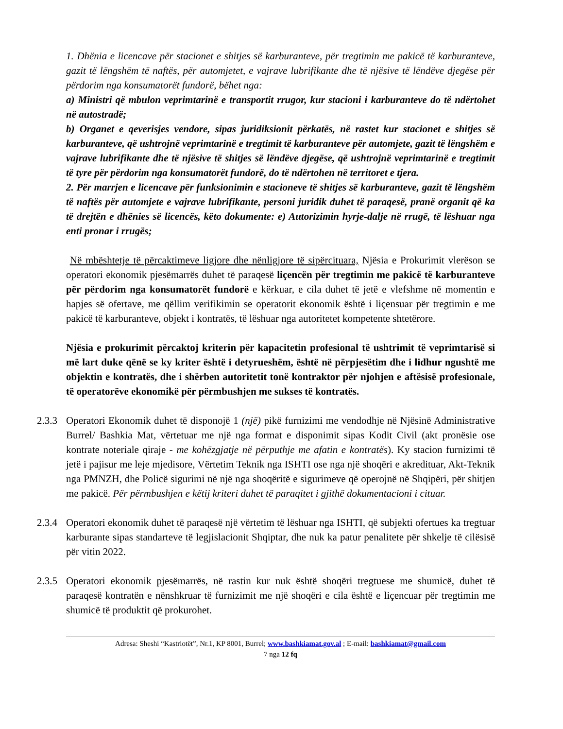1. Dhënia e licencave për stacionet e shitjes së karburanteve, për tregtimin me pakicë të karburanteve, gazit të lëngshëm të naftës, për automjetet, e vajrave lubrifikante dhe të njësive të lëndëve djegëse për përdorim nga konsumatorët fundorë, bëhet nga:
a) Ministri që mbulon veprimtarinë e transportit rrugor, kur stacioni i karburanteve do të ndërtohet në autostradë;
b) Organet e qeverisjes vendore, sipas juridiksionit përkatës, në rastet kur stacionet e shitjes së karburanteve, që ushtrojnë veprimtarinë e tregtimit të karburanteve për automjete, gazit të lëngshëm e vajrave lubrifikante dhe të njësive të shitjes së lëndëve djegëse, që ushtrojnë veprimtarinë e tregtimit të tyre për përdorim nga konsumatorët fundorë, do të ndërtohen në territoret e tjera.
2. Për marrjen e licencave për funksionimin e stacioneve të shitjes së karburanteve, gazit të lëngshëm të naftës për automjete e vajrave lubrifikante, personi juridik duhet të paraqesë, pranë organit që ka të drejtën e dhënies së licencës, këto dokumente: e) Autorizimin hyrje-dalje në rrugë, të lëshuar nga enti pronar i rrugës;
Në mbështetje të përcaktimeve ligjore dhe nënligjore të sipërcituara, Njësia e Prokurimit vlerëson se operatori ekonomik pjesëmarrës duhet të paraqesë liçencën për tregtimin me pakicë të karburanteve për përdorim nga konsumatorët fundorë e kërkuar, e cila duhet të jetë e vlefshme në momentin e hapjes së ofertave, me qëllim verifikimin se operatorit ekonomik është i liçensuar për tregtimin e me pakicë të karburanteve, objekt i kontratës, të lëshuar nga autoritetet kompetente shtetërore.
Njësia e prokurimit përcaktoj kriterin për kapacitetin profesional të ushtrimit të veprimtarisë si më lart duke qënë se ky kriter është i detyrueshëm, është në përpjesëtim dhe i lidhur ngushtë me objektin e kontratës, dhe i shërben autoritetit tonë kontraktor për njohjen e aftësisë profesionale, të operatorëve ekonomikë për përmbushjen me sukses të kontratës.
2.3.3
Operatori Ekonomik duhet të disponojë 1 (një) pikë furnizimi me vendodhje në Njësinë Administrative Burrel/ Bashkia Mat, vërtetuar me një nga format e disponimit sipas Kodit Civil (akt pronësie ose kontrate noteriale qiraje - me kohëzgjatje në përputhje me afatin e kontratës). Ky stacion furnizimi të jetë i pajisur me leje mjedisore, Vërtetim Teknik nga ISHTI ose nga një shoqëri e akredituar, Akt-Teknik nga PMNZH, dhe Policë sigurimi në një nga shoqëritë e sigurimeve që operojnë në Shqipëri, për shitjen me pakicë. Për përmbushjen e këtij kriteri duhet të paraqitet i gjithë dokumentacioni i cituar.
2.3.4
Operatori ekonomik duhet të paraqesë një vërtetim të lëshuar nga ISHTI, që subjekti ofertues ka tregtuar karburante sipas standarteve të legjislacionit Shqiptar, dhe nuk ka patur penalitete për shkelje të cilësisë për vitin 2022.
2.3.5
Operatori ekonomik pjesëmarrës, në rastin kur nuk është shoqëri tregtuese me shumicë, duhet të paraqesë kontratën e nënshkruar të furnizimit me një shoqëri e cila është e liçencuar për tregtimin me shumicë të produktit që prokurohet.
Adresa: Sheshi “Kastriotët”, Nr.1, KP 8001, Burrel; www.bashkiamat.gov.al ; E-mail: bashkiamat@gmail.com
7 nga 12 fq